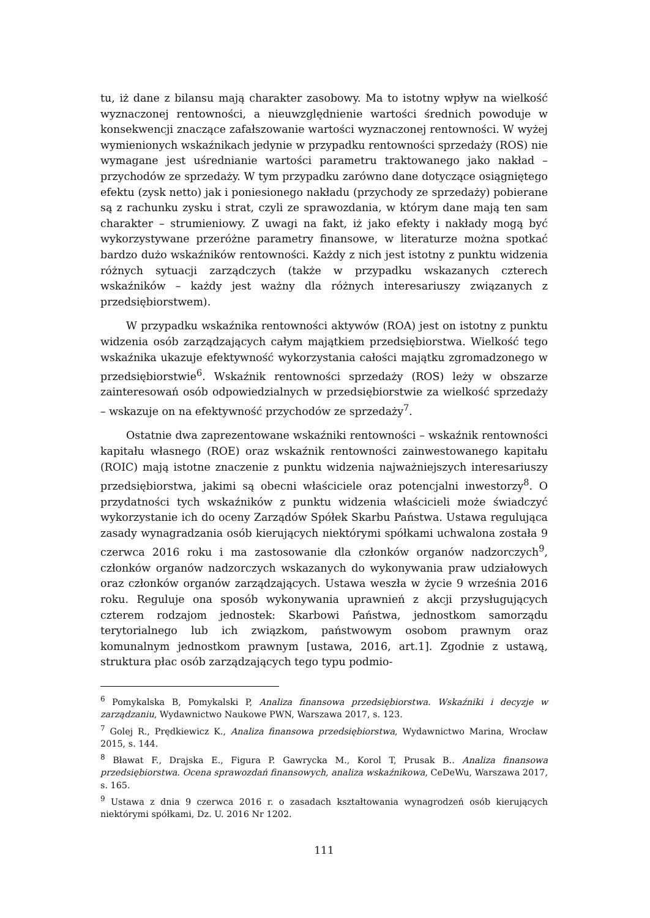tu, iż dane z bilansu mają charakter zasobowy. Ma to istotny wpływ na wielkość wyznaczonej rentowności, a nieuwzględnienie wartości średnich powoduje w konsekwencji znaczące zafałszowanie wartości wyznaczonej rentowności. W wyżej wymienionych wskaźnikach jedynie w przypadku rentowności sprzedaży (ROS) nie wymagane jest uśrednianie wartości parametru traktowanego jako nakład – przychodów ze sprzedaży. W tym przypadku zarówno dane dotyczące osiągniętego efektu (zysk netto) jak i poniesionego nakładu (przychody ze sprzedaży) pobierane są z rachunku zysku i strat, czyli ze sprawozdania, w którym dane mają ten sam charakter – strumieniowy. Z uwagi na fakt, iż jako efekty i nakłady mogą być wykorzystywane przeróżne parametry finansowe, w literaturze można spotkać bardzo dużo wskaźników rentowności. Każdy z nich jest istotny z punktu widzenia różnych sytuacji zarządczych (także w przypadku wskazanych czterech wskaźników – każdy jest ważny dla różnych interesariuszy związanych z przedsiębiorstwem).
W przypadku wskaźnika rentowności aktywów (ROA) jest on istotny z punktu widzenia osób zarządzających całym majątkiem przedsiębiorstwa. Wielkość tego wskaźnika ukazuje efektywność wykorzystania całości majątku zgromadzonego w przedsiębiorstwie<sup>6</sup>. Wskaźnik rentowności sprzedaży (ROS) leży w obszarze zainteresowań osób odpowiedzialnych w przedsiębiorstwie za wielkość sprzedaży – wskazuje on na efektywność przychodów ze sprzedaży<sup>7</sup>.
Ostatnie dwa zaprezentowane wskaźniki rentowności – wskaźnik rentowności kapitału własnego (ROE) oraz wskaźnik rentowności zainwestowanego kapitału (ROIC) mają istotne znaczenie z punktu widzenia najważniejszych interesariuszy przedsiębiorstwa, jakimi są obecni właściciele oraz potencjalni inwestorzy<sup>8</sup>. O przydatności tych wskaźników z punktu widzenia właścicieli może świadczyć wykorzystanie ich do oceny Zarządów Spółek Skarbu Państwa. Ustawa regulująca zasady wynagradzania osób kierujących niektórymi spółkami uchwalona została 9 czerwca 2016 roku i ma zastosowanie dla członków organów nadzorczych<sup>9</sup>, członków organów nadzorczych wskazanych do wykonywania praw udziałowych oraz członków organów zarządzających. Ustawa weszła w życie 9 września 2016 roku. Reguluje ona sposób wykonywania uprawnień z akcji przysługujących czterem rodzajom jednostek: Skarbowi Państwa, jednostkom samorządu terytorialnego lub ich związkom, państwowym osobom prawnym oraz komunalnym jednostkom prawnym [ustawa, 2016, art.1]. Zgodnie z ustawą, struktura płac osób zarządzających tego typu podmio-
<sup>6</sup> Pomykalska B, Pomykalski P, Analiza finansowa przedsiębiorstwa. Wskaźniki i decyzje w zarządzaniu, Wydawnictwo Naukowe PWN, Warszawa 2017, s. 123.
<sup>7</sup> Golej R., Prędkiewicz K., Analiza finansowa przedsiębiorstwa, Wydawnictwo Marina, Wrocław 2015, s. 144.
<sup>8</sup> Bławat F., Drajska E., Figura P. Gawrycka M., Korol T, Prusak B.. Analiza finansowa przedsiębiorstwa. Ocena sprawozdań finansowych, analiza wskaźnikowa, CeDeWu, Warszawa 2017, s. 165.
<sup>9</sup> Ustawa z dnia 9 czerwca 2016 r. o zasadach kształtowania wynagrodzeń osób kierujących niektórymi spółkami, Dz. U. 2016 Nr 1202.
111